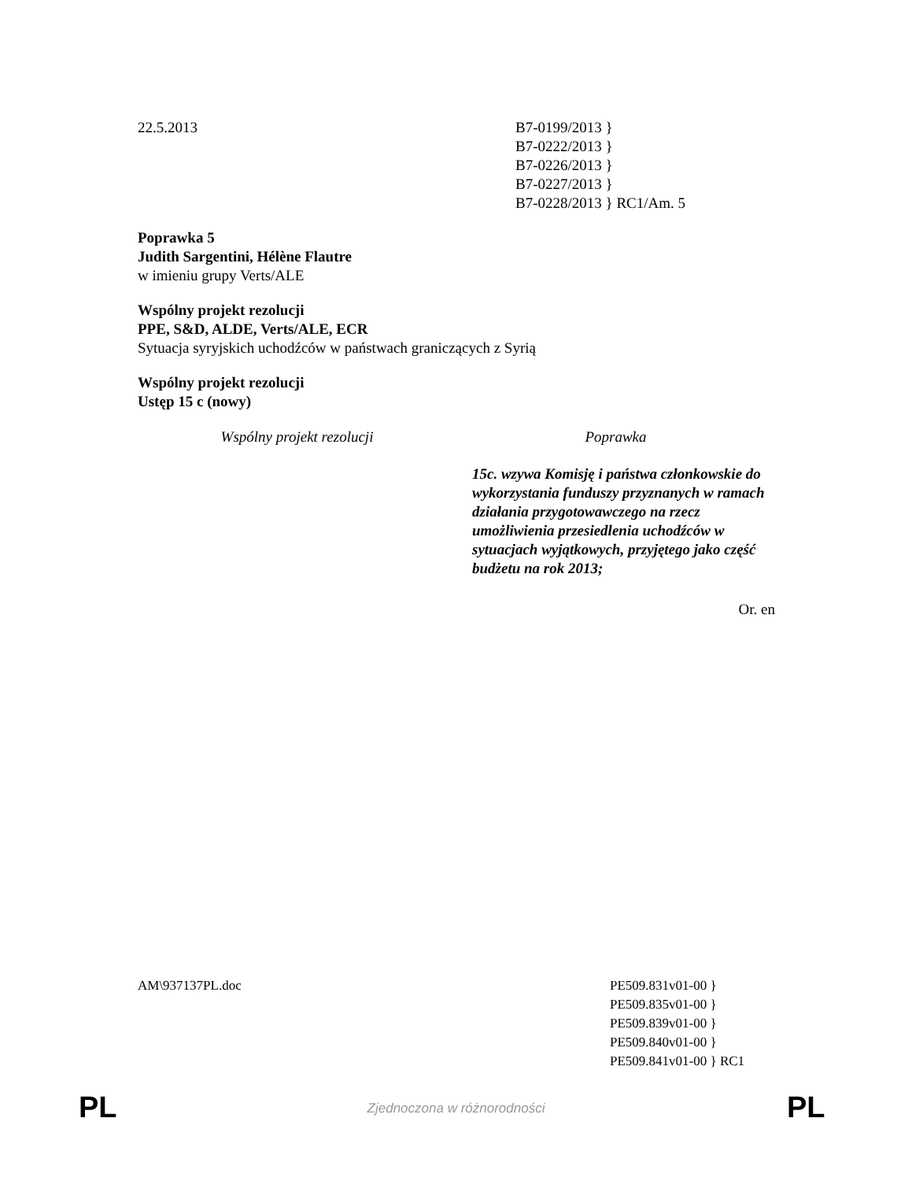22.5.2013 B7-0199/2013 }
B7-0222/2013 }
B7-0226/2013 }
B7-0227/2013 }
B7-0228/2013 } RC1/Am. 5
Poprawka 5
Judith Sargentini, Hélène Flautre
w imieniu grupy Verts/ALE
Wspólny projekt rezolucji
PPE, S&D, ALDE, Verts/ALE, ECR
Sytuacja syryjskich uchodźców w państwach graniczących z Syrią
Wspólny projekt rezolucji
Ustęp 15 c (nowy)
| Wspólny projekt rezolucji | Poprawka |
| --- | --- |
| | 15c. wzywa Komisję i państwa członkowskie do wykorzystania funduszy przyznanych w ramach działania przygotowawczego na rzecz umożliwienia przesiedlenia uchodźców w sytuacjach wyjątkowych, przyjętego jako część budżetu na rok 2013; |
Or. en
AM\937137PL.doc PE509.831v01-00 }
PE509.835v01-00 }
PE509.839v01-00 }
PE509.840v01-00 }
PE509.841v01-00 } RC1
PL
Zjednoczona w różnorodności PL